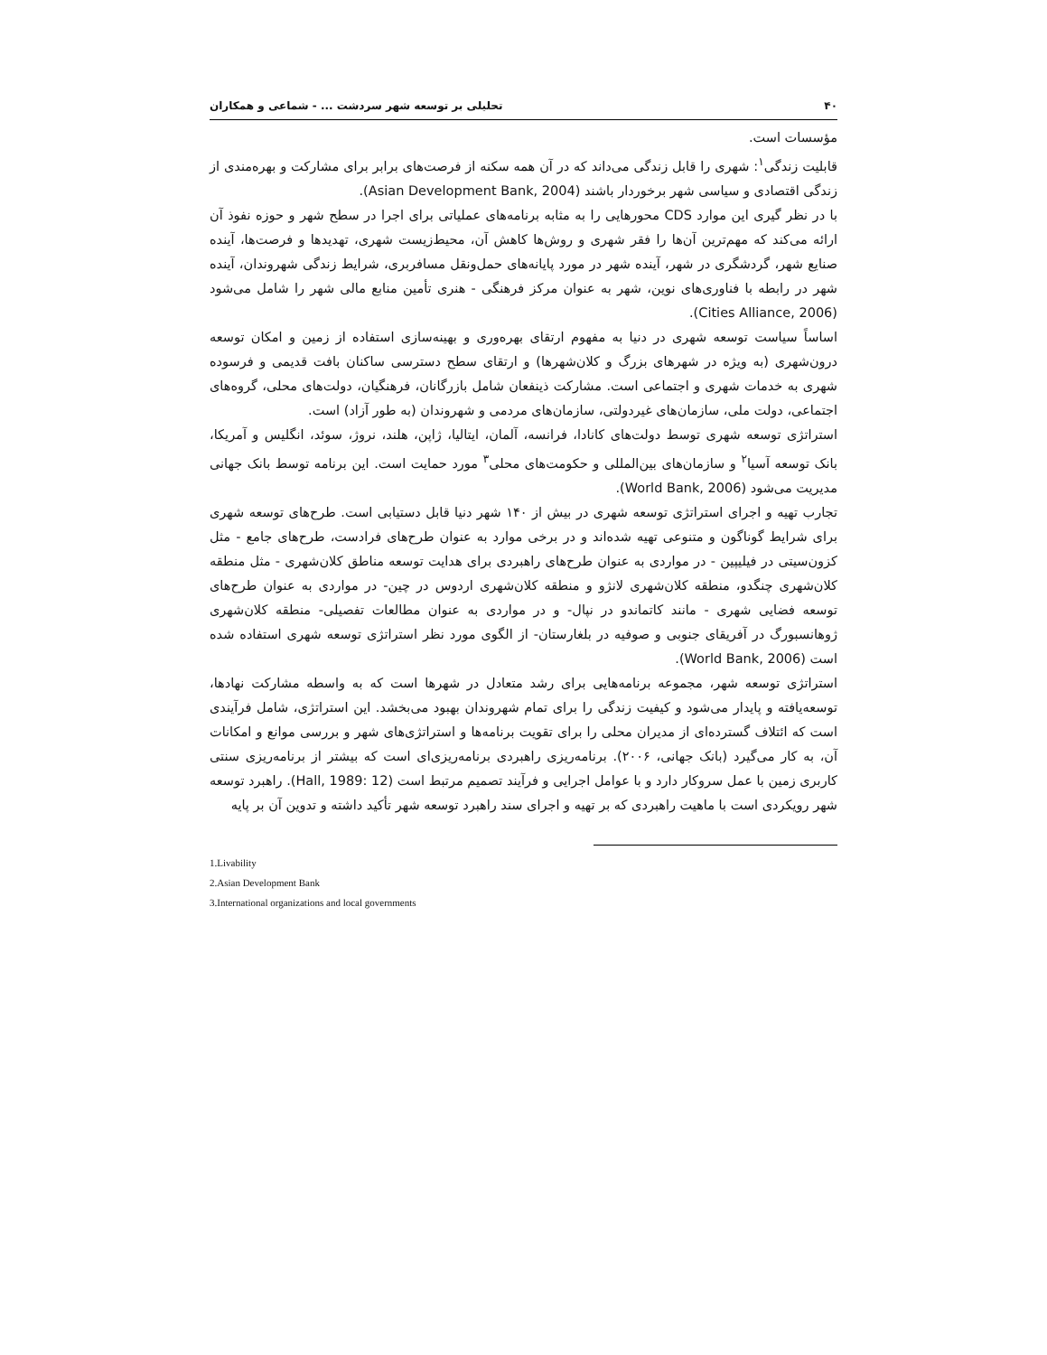۴۰ تحلیلی بر توسعه شهر سردشت ... - شماعی و همکاران
مؤسسات است.
قابلیت زندگی<sup>۱</sup>: شهری را قابل زندگی می‌داند که در آن همه سکنه از فرصت‌های برابر برای مشارکت و بهره‌مندی از زندگی اقتصادی و سیاسی شهر برخوردار باشند (Asian Development Bank, 2004).
با در نظر گیری این موارد CDS محورهایی را به مثابه برنامه‌های عملیاتی برای اجرا در سطح شهر و حوزه نفوذ آن ارائه می‌کند که مهم‌ترین آن‌ها را فقر شهری و روش‌ها کاهش آن، محیط‌زیست شهری، تهدیدها و فرصت‌ها، آینده صنایع شهر، گردشگری در شهر، آینده شهر در مورد پایانه‌های حمل‌ونقل مسافربری، شرایط زندگی شهروندان، آینده شهر در رابطه با فناوری‌های نوین، شهر به عنوان مرکز فرهنگی - هنری تأمین منابع مالی شهر را شامل می‌شود (Cities Alliance, 2006).
اساساً سیاست توسعه شهری در دنیا به مفهوم ارتقای بهره‌وری و بهینه‌سازی استفاده از زمین و امکان توسعه درون‌شهری (به ویژه در شهرهای بزرگ و کلان‌شهرها) و ارتقای سطح دسترسی ساکنان بافت قدیمی و فرسوده شهری به خدمات شهری و اجتماعی است. مشارکت ذینفعان شامل بازرگانان، فرهنگیان، دولت‌های محلی، گروه‌های اجتماعی، دولت ملی، سازمان‌های غیردولتی، سازمان‌های مردمی و شهروندان (به طور آزاد) است.
استراتژی توسعه شهری توسط دولت‌های کانادا، فرانسه، آلمان، ایتالیا، ژاپن، هلند، نروژ، سوئد، انگلیس و آمریکا، بانک توسعه آسیا<sup>۲</sup> و سازمان‌های بین‌المللی و حکومت‌های محلی<sup>۳</sup> مورد حمایت است. این برنامه توسط بانک جهانی مدیریت می‌شود (World Bank, 2006).
تجارب تهیه و اجرای استراتژی توسعه شهری در بیش از ۱۴۰ شهر دنیا قابل دستیابی است. طرح‌های توسعه شهری برای شرایط گوناگون و متنوعی تهیه شده‌اند و در برخی موارد به عنوان طرح‌های فرادست، طرح‌های جامع - مثل کزون‌سیتی در فیلیپین - در مواردی به عنوان طرح‌های راهبردی برای هدایت توسعه مناطق کلان‌شهری - مثل منطقه کلان‌شهری چنگدو، منطقه کلان‌شهری لانژو و منطقه کلان‌شهری اردوس در چین- در مواردی به عنوان طرح‌های توسعه فضایی شهری - مانند کاتماندو در نپال- و در مواردی به عنوان مطالعات تفصیلی- منطقه کلان‌شهری ژوهانسبورگ در آفریقای جنوبی و صوفیه در بلغارستان- از الگوی مورد نظر استراتژی توسعه شهری استفاده شده است (World Bank, 2006).
استراتژی توسعه شهر، مجموعه برنامه‌هایی برای رشد متعادل در شهرها است که به واسطه مشارکت نهادها، توسعه‌یافته و پایدار می‌شود و کیفیت زندگی را برای تمام شهروندان بهبود می‌بخشد. این استراتژی، شامل فرآیندی است که ائتلاف گسترده‌ای از مدیران محلی را برای تقویت برنامه‌ها و استراتژی‌های شهر و بررسی موانع و امکانات آن، به کار می‌گیرد (بانک جهانی، ۲۰۰۶). برنامه‌ریزی راهبردی برنامه‌ریزی‌ای است که بیشتر از برنامه‌ریزی سنتی کاربری زمین با عمل سروکار دارد و با عوامل اجرایی و فرآیند تصمیم مرتبط است (Hall, 1989: 12). راهبرد توسعه شهر رویکردی است با ماهیت راهبردی که بر تهیه و اجرای سند راهبرد توسعه شهر تأکید داشته و تدوین آن بر پایه
1.Livability
2.Asian Development Bank
3.International organizations and local governments